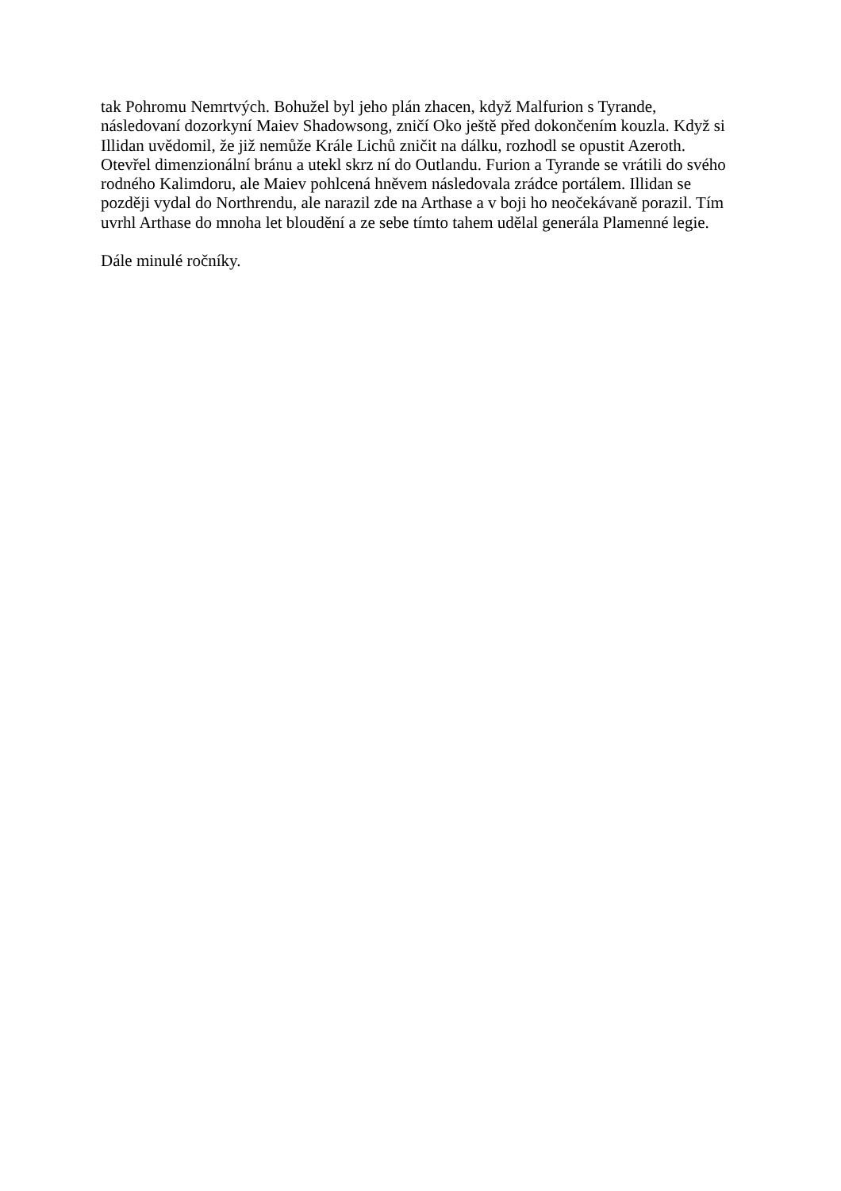tak Pohromu Nemrtvých. Bohužel byl jeho plán zhacen, když Malfurion s Tyrande,
následovaní dozorkyní Maiev Shadowsong, zničí Oko ještě před dokončením kouzla. Když si
Illidan uvědomil, že již nemůže Krále Lichů zničit na dálku, rozhodl se opustit Azeroth.
Otevřel dimenzionální bránu a utekl skrz ní do Outlandu. Furion a Tyrande se vrátili do svého
rodného Kalimdoru, ale Maiev pohlcená hněvem následovala zrádce portálem. Illidan se
později vydal do Northrendu, ale narazil zde na Arthase a v boji ho neočekávaně porazil. Tím
uvrhl Arthase do mnoha let bloudění a ze sebe tímto tahem udělal generála Plamenné legie.
Dále minulé ročníky.